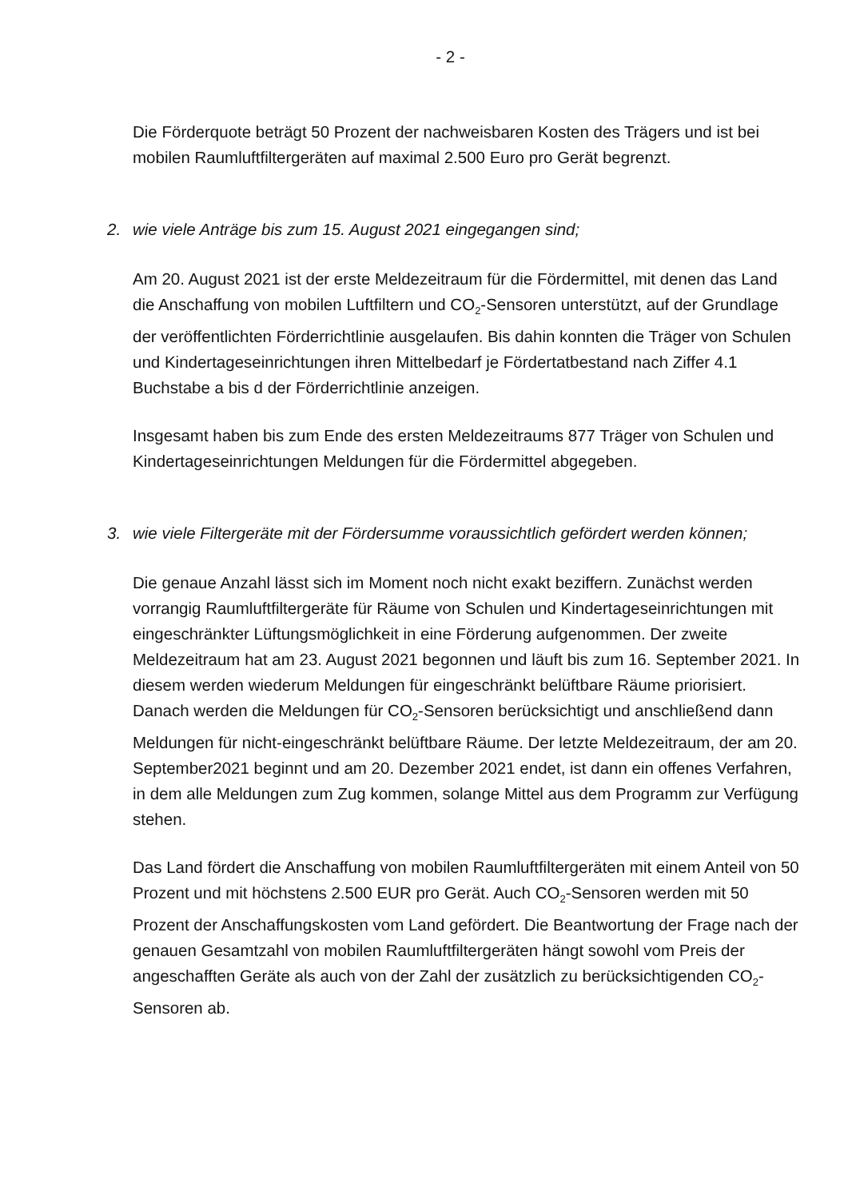- 2 -
Die Förderquote beträgt 50 Prozent der nachweisbaren Kosten des Trägers und ist bei mobilen Raumluftfiltergeräten auf maximal 2.500 Euro pro Gerät begrenzt.
2. wie viele Anträge bis zum 15. August 2021 eingegangen sind;
Am 20. August 2021 ist der erste Meldezeitraum für die Fördermittel, mit denen das Land die Anschaffung von mobilen Luftfiltern und CO<sub>2</sub>-Sensoren unterstützt, auf der Grundlage der veröffentlichten Förderrichtlinie ausgelaufen. Bis dahin konnten die Träger von Schulen und Kindertageseinrichtungen ihren Mittelbedarf je Fördertatbestand nach Ziffer 4.1 Buchstabe a bis d der Förderrichtlinie anzeigen.
Insgesamt haben bis zum Ende des ersten Meldezeitraums 877 Träger von Schulen und Kindertageseinrichtungen Meldungen für die Fördermittel abgegeben.
3. wie viele Filtergeräte mit der Fördersumme voraussichtlich gefördert werden können;
Die genaue Anzahl lässt sich im Moment noch nicht exakt beziffern. Zunächst werden vorrangig Raumluftfiltergeräte für Räume von Schulen und Kindertageseinrichtungen mit eingeschränkter Lüftungsmöglichkeit in eine Förderung aufgenommen. Der zweite Meldezeitraum hat am 23. August 2021 begonnen und läuft bis zum 16. September 2021. In diesem werden wiederum Meldungen für eingeschränkt belüftbare Räume priorisiert. Danach werden die Meldungen für CO<sub>2</sub>-Sensoren berücksichtigt und anschließend dann Meldungen für nicht-eingeschränkt belüftbare Räume. Der letzte Meldezeitraum, der am 20. September2021 beginnt und am 20. Dezember 2021 endet, ist dann ein offenes Verfahren, in dem alle Meldungen zum Zug kommen, solange Mittel aus dem Programm zur Verfügung stehen.
Das Land fördert die Anschaffung von mobilen Raumluftfiltergeräten mit einem Anteil von 50 Prozent und mit höchstens 2.500 EUR pro Gerät. Auch CO<sub>2</sub>-Sensoren werden mit 50 Prozent der Anschaffungskosten vom Land gefördert. Die Beantwortung der Frage nach der genauen Gesamtzahl von mobilen Raumluftfiltergeräten hängt sowohl vom Preis der angeschafften Geräte als auch von der Zahl der zusätzlich zu berücksichtigenden CO<sub>2</sub>-Sensoren ab.